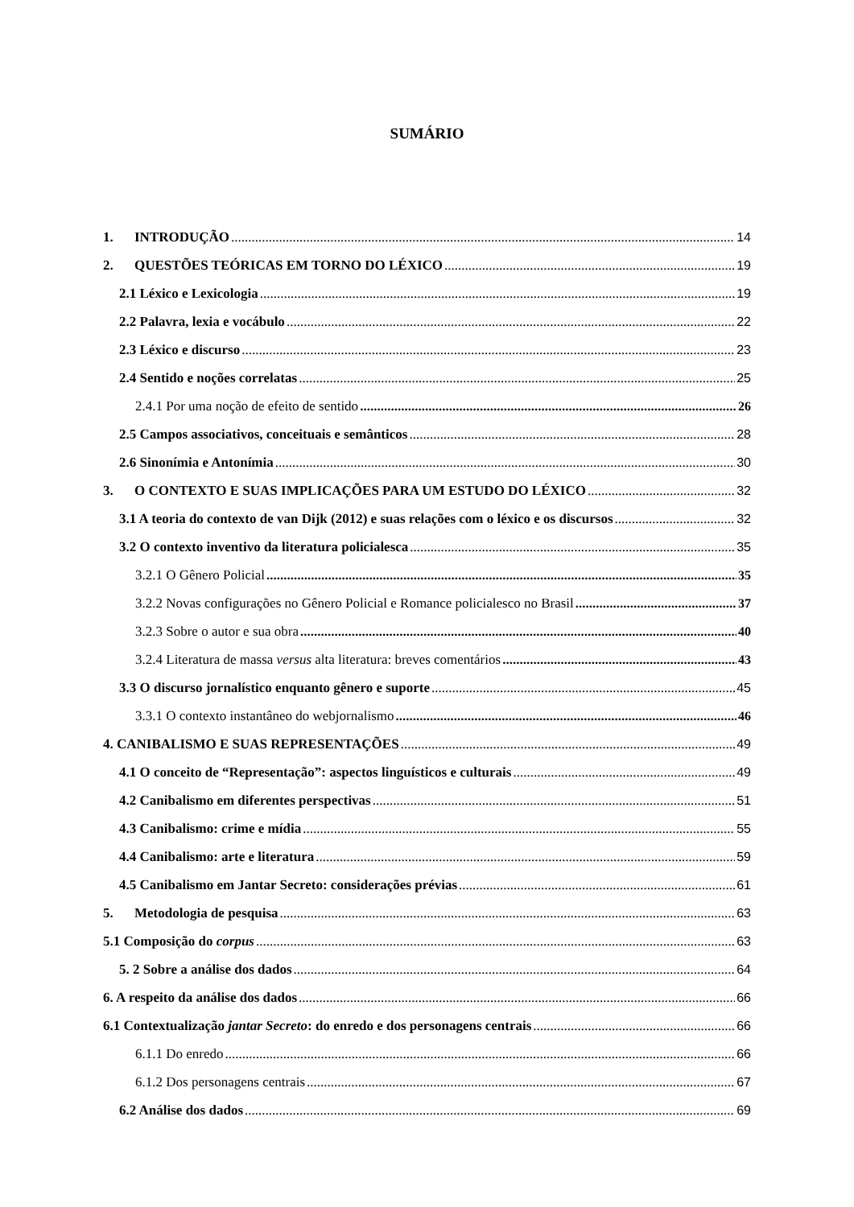SUMÁRIO
1. INTRODUÇÃO 14
2. QUESTÕES TEÓRICAS EM TORNO DO LÉXICO 19
2.1 Léxico e Lexicologia 19
2.2 Palavra, lexia e vocábulo 22
2.3 Léxico e discurso 23
2.4 Sentido e noções correlatas 25
2.4.1 Por uma noção de efeito de sentido 26
2.5 Campos associativos, conceituais e semânticos 28
2.6 Sinonímia e Antonímia 30
3. O CONTEXTO E SUAS IMPLICAÇÕES PARA UM ESTUDO DO LÉXICO 32
3.1 A teoria do contexto de van Dijk (2012) e suas relações com o léxico e os discursos 32
3.2 O contexto inventivo da literatura policialesca 35
3.2.1 O Gênero Policial 35
3.2.2 Novas configurações no Gênero Policial e Romance policialesco no Brasil 37
3.2.3 Sobre o autor e sua obra 40
3.2.4 Literatura de massa versus alta literatura: breves comentários 43
3.3 O discurso jornalístico enquanto gênero e suporte 45
3.3.1 O contexto instantâneo do webjornalismo 46
4. CANIBALISMO E SUAS REPRESENTAÇÕES 49
4.1 O conceito de “Representação”: aspectos linguísticos e culturais 49
4.2 Canibalismo em diferentes perspectivas 51
4.3 Canibalismo: crime e mídia 55
4.4 Canibalismo: arte e literatura 59
4.5 Canibalismo em Jantar Secreto: considerações prévias 61
5. Metodologia de pesquisa 63
5.1 Composição do corpus 63
5. 2 Sobre a análise dos dados 64
6. A respeito da análise dos dados 66
6.1 Contextualização jantar Secreto: do enredo e dos personagens centrais 66
6.1.1 Do enredo 66
6.1.2 Dos personagens centrais 67
6.2 Análise dos dados 69